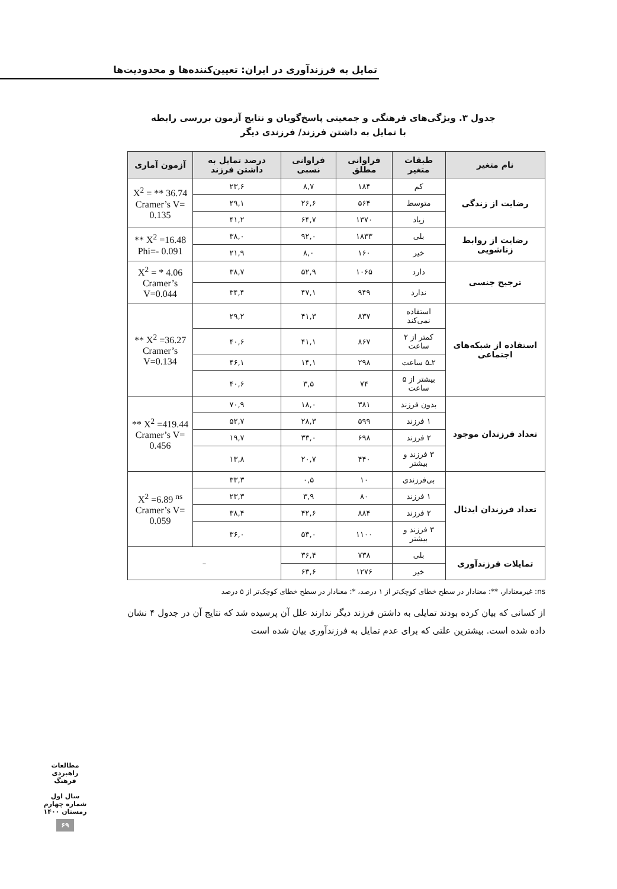تمایل به فرزندآوری در ایران: تعیین‌کننده‌ها و محدودیت‌ها
جدول ۳. ویژگی‌های فرهنگی و جمعیتی پاسخ‌گویان و نتایج آزمون بررسی رابطه
با تمایل به داشتن فرزند/ فرزندی دیگر
| نام متغیر | طبقات متغیر | فراوانی مطلق | فراوانی نسبی | درصد تمایل به داشتن فرزند | آزمون آماری |
| --- | --- | --- | --- | --- | --- |
| رضایت از زندگی | کم | ۱۸۴ | ۸,۷ | ۲۳,۶ | X<sup>2</sup> = ** 36.74 Cramer’s V= 0.135 |
| | متوسط | ۵۶۴ | ۲۶,۶ | ۲۹,۱ | |
| | زیاد | ۱۳۷۰ | ۶۴,۷ | ۴۱,۲ | |
| رضایت از روابط زناشویی | بلی | ۱۸۳۳ | ۹۲,۰ | ۳۸,۰ | X<sup>2</sup> =16.48 ** Phi=- 0.091 |
| | خیر | ۱۶۰ | ۸,۰ | ۲۱,۹ | |
| ترجیح جنسی | دارد | ۱۰۶۵ | ۵۲,۹ | ۳۸,۷ | X<sup>2</sup> = * 4.06 Cramer’s V=0.044 |
| | ندارد | ۹۴۹ | ۴۷,۱ | ۳۴,۴ | |
| استفاده از شبکه‌های اجتماعی | استفاده نمی‌کند | ۸۳۷ | ۴۱,۳ | ۲۹,۲ | X<sup>2</sup> =36.27 ** Cramer’s V=0.134 |
| | کمتر از ۲ ساعت | ۸۶۷ | ۴۱,۱ | ۴۰,۶ | |
| | ۲ـ۵ ساعت | ۲۹۸ | ۱۴,۱ | ۴۶,۱ | |
| | بیشتر از ۵ ساعت | ۷۴ | ۳,۵ | ۴۰,۶ | |
| تعداد فرزندان موجود | بدون فرزند | ۳۸۱ | ۱۸,۰ | ۷۰,۹ | X<sup>2</sup> =419.44 ** Cramer’s V= 0.456 |
| | ۱ فرزند | ۵۹۹ | ۲۸,۳ | ۵۲,۷ | |
| | ۲ فرزند | ۶۹۸ | ۳۳,۰ | ۱۹,۷ | |
| | ۳ فرزند و بیشتر | ۴۴۰ | ۲۰,۷ | ۱۳,۸ | |
| تعداد فرزندان ایدئال | بی‌فرزندی | ۱۰ | ۰,۵ | ۳۳,۳ | X<sup>2</sup> =6.89 <sup>ns</sup> Cramer’s V= 0.059 |
| | ۱ فرزند | ۸۰ | ۳,۹ | ۲۳,۳ | |
| | ۲ فرزند | ۸۸۴ | ۴۲,۶ | ۳۸,۴ | |
| | ۳ فرزند و بیشتر | ۱۱۰۰ | ۵۳,۰ | ۳۶,۰ | |
| تمایلات فرزندآوری | بلی | ۷۳۸ | ۳۶,۴ | – | |
| | خیر | ۱۲۷۶ | ۶۳,۶ | | |
ns: غیرمعنادار، **: معنادار در سطح خطای کوچک‌تر از ۱ درصد، *: معنادار در سطح خطای کوچک‌تر از ۵ درصد
از کسانی که بیان کرده بودند تمایلی به داشتن فرزند دیگر ندارند علل آن پرسیده شد که نتایج آن در جدول ۴ نشان داده شده است. بیشترین علتی که برای عدم تمایل به فرزندآوری بیان شده است
مطالعات راهبردی فرهنگ
سال اول
شماره چهارم
زمستان ۱۴۰۰
۶۹